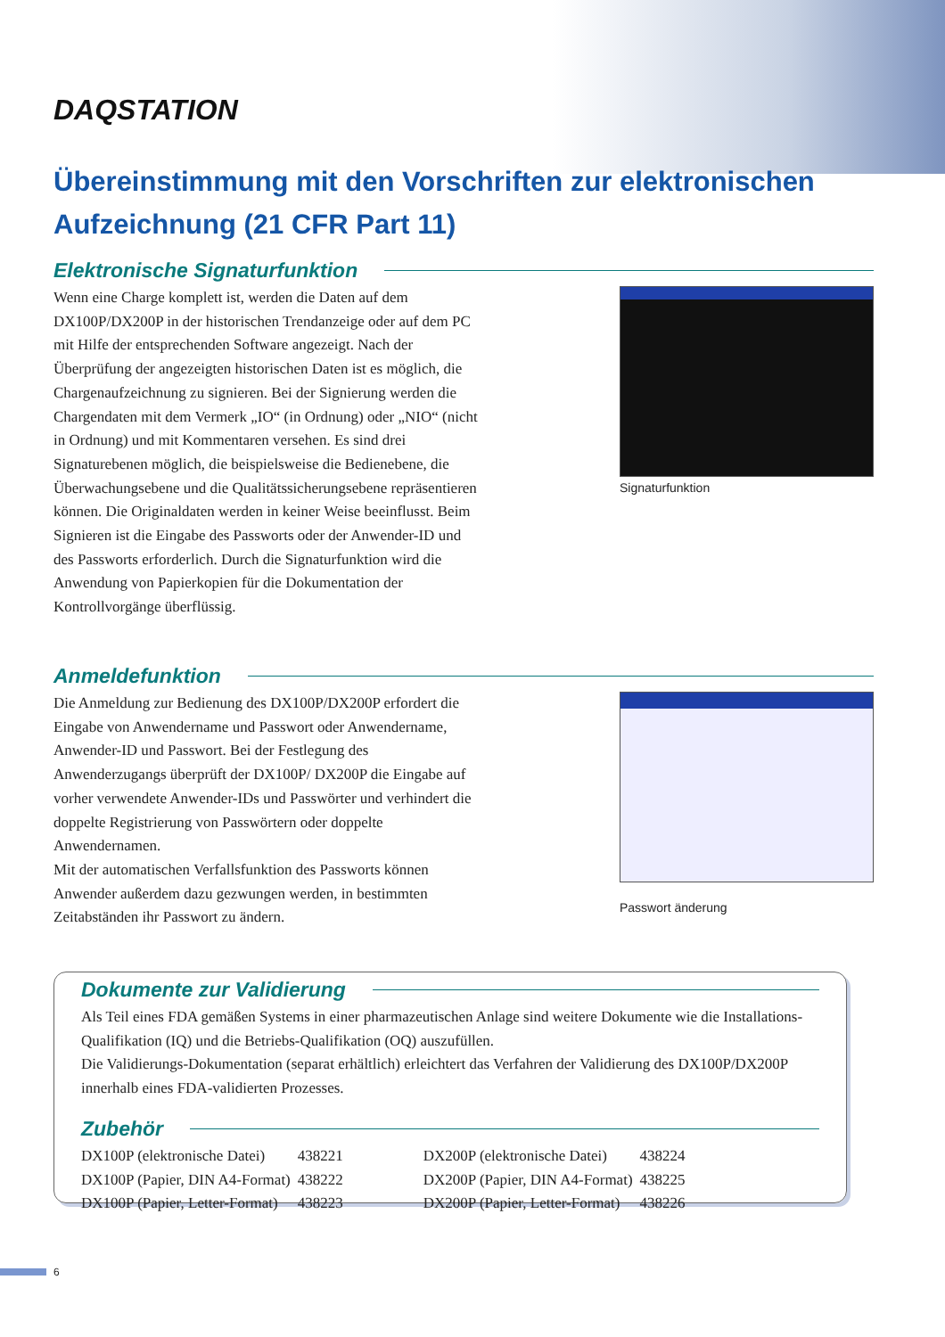DAQSTATION
Übereinstimmung mit den Vorschriften zur elektronischen Aufzeichnung (21 CFR Part 11)
Elektronische Signaturfunktion
Wenn eine Charge komplett ist, werden die Daten auf dem DX100P/DX200P in der historischen Trendanzeige oder auf dem PC mit Hilfe der entsprechenden Software angezeigt. Nach der Überprüfung der angezeigten historischen Daten ist es möglich, die Chargenaufzeichnung zu signieren. Bei der Signierung werden die Chargendaten mit dem Vermerk „IO“ (in Ordnung) oder „NIO“ (nicht in Ordnung) und mit Kommentaren versehen. Es sind drei Signaturebenen möglich, die beispielsweise die Bedienebene, die Überwachungsebene und die Qualitätssicherungsebene repräsentieren können. Die Originaldaten werden in keiner Weise beeinflusst. Beim Signieren ist die Eingabe des Passworts oder der Anwender-ID und des Passworts erforderlich. Durch die Signaturfunktion wird die Anwendung von Papierkopien für die Dokumentation der Kontrollvorgänge überflüssig.
Signaturfunktion
Anmeldefunktion
Die Anmeldung zur Bedienung des DX100P/DX200P erfordert die Eingabe von Anwendername und Passwort oder Anwendername, Anwender-ID und Passwort. Bei der Festlegung des Anwenderzugangs überprüft der DX100P/ DX200P die Eingabe auf vorher verwendete Anwender-IDs und Passwörter und verhindert die doppelte Registrierung von Passwörtern oder doppelte Anwendernamen.
Mit der automatischen Verfallsfunktion des Passworts können Anwender außerdem dazu gezwungen werden, in bestimmten Zeitabständen ihr Passwort zu ändern.
Passwort änderung
Dokumente zur Validierung
Als Teil eines FDA gemäßen Systems in einer pharmazeutischen Anlage sind weitere Dokumente wie die Installations-Qualifikation (IQ) und die Betriebs-Qualifikation (OQ) auszufüllen.
Die Validierungs-Dokumentation (separat erhältlich) erleichtert das Verfahren der Validierung des DX100P/DX200P innerhalb eines FDA-validierten Prozesses.
Zubehör
| DX100P (elektronische Datei) | 438221 | DX200P (elektronische Datei) | 438224 |
| DX100P (Papier, DIN A4-Format) | 438222 | DX200P (Papier, DIN A4-Format) | 438225 |
| DX100P (Papier, Letter-Format) | 438223 | DX200P (Papier, Letter-Format) | 438226 |
6